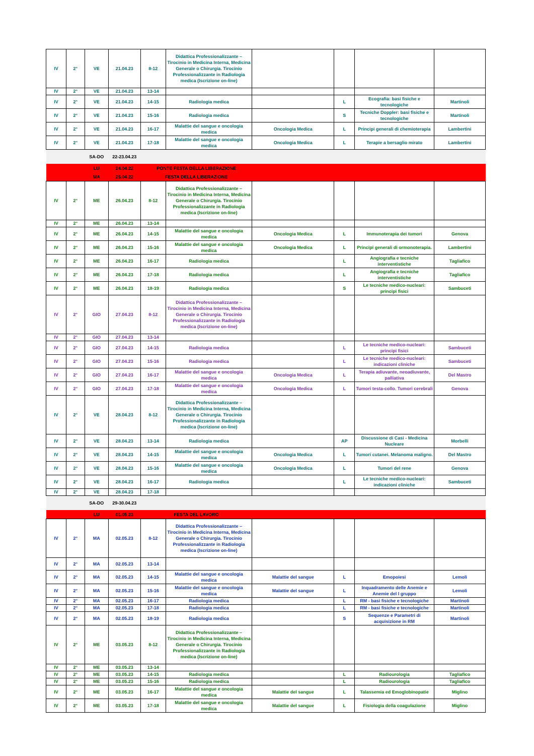| IV | 2° | VE | 21.04.23 | 8-12 | Didattica Professionalizzante – Tirocinio in Medicina Interna, Medicina Generale o Chirurgia. Tirocinio Professionalizzante in Radiologia medica (Iscrizione on-line) | | | | |
| IV | 2° | VE | 21.04.23 | 13-14 | | | | | |
| IV | 2° | VE | 21.04.23 | 14-15 | Radiologia medica | | L | Ecografia: basi fisiche e tecnologiche | Martinoli |
| IV | 2° | VE | 21.04.23 | 15-16 | Radiologia medica | | S | Tecniche Doppler: basi fisiche e tecnologiche | Martinoli |
| IV | 2° | VE | 21.04.23 | 16-17 | Malattie del sangue e oncologia medica | Oncologia Medica | L | Principi generali di chemioterapia | Lambertini |
| IV | 2° | VE | 21.04.23 | 17-18 | Malattie del sangue e oncologia medica | Oncologia Medica | L | Terapie a bersaglio mirato | Lambertini |
| | | SA-DO | 22-23.04.23 | | | | | | |
| | | LU | 24.04.22 | PONTE FESTA DELLA LIBERAZIONE | | | | | |
| | | MA | 25.04.22 | FESTA DELLA LIBERAZIONE | | | | | |
| IV | 2° | ME | 26.04.23 | 8-12 | Didattica Professionalizzante – Tirocinio in Medicina Interna, Medicina Generale o Chirurgia. Tirocinio Professionalizzante in Radiologia medica (Iscrizione on-line) | | | | |
| IV | 2° | ME | 26.04.23 | 13-14 | | | | | |
| IV | 2° | ME | 26.04.23 | 14-15 | Malattie del sangue e oncologia medica | Oncologia Medica | L | Immunoterapia dei tumori | Genova |
| IV | 2° | ME | 26.04.23 | 15-16 | Malattie del sangue e oncologia medica | Oncologia Medica | L | Principi generali di ormonoterapia. | Lambertini |
| IV | 2° | ME | 26.04.23 | 16-17 | Radiologia medica | | L | Angiografia e tecniche interventistiche | Tagliafico |
| IV | 2° | ME | 26.04.23 | 17-18 | Radiologia medica | | L | Angiografia e tecniche interventistiche | Tagliafico |
| IV | 2° | ME | 26.04.23 | 18-19 | Radiologia medica | | S | Le tecniche medico-nucleari: principi fisici | Sambuceti |
| IV | 2° | GIO | 27.04.23 | 8-12 | Didattica Professionalizzante – Tirocinio in Medicina Interna, Medicina Generale o Chirurgia. Tirocinio Professionalizzante in Radiologia medica (Iscrizione on-line) | | | | |
| IV | 2° | GIO | 27.04.23 | 13-14 | | | | | |
| IV | 2° | GIO | 27.04.23 | 14-15 | Radiologia medica | | L | Le tecniche medico-nucleari: principi fisici | Sambuceti |
| IV | 2° | GIO | 27.04.23 | 15-16 | Radiologia medica | | L | Le tecniche medico-nucleari: indicazioni cliniche | Sambuceti |
| IV | 2° | GIO | 27.04.23 | 16-17 | Malattie del sangue e oncologia medica | Oncologia Medica | L | Terapia adiuvante, neoadiuvante, palliativa | Del Mastro |
| IV | 2° | GIO | 27.04.23 | 17-18 | Malattie del sangue e oncologia medica | Oncologia Medica | L | Tumori testa-collo. Tumori cerebrali | Genova |
| IV | 2° | VE | 28.04.23 | 8-12 | Didattica Professionalizzante – Tirocinio in Medicina Interna, Medicina Generale o Chirurgia. Tirocinio Professionalizzante in Radiologia medica (Iscrizione on-line) | | | | |
| IV | 2° | VE | 28.04.23 | 13-14 | Radiologia medica | | AP | Discussione di Casi - Medicina Nucleare | Morbelli |
| IV | 2° | VE | 28.04.23 | 14-15 | Malattie del sangue e oncologia medica | Oncologia Medica | L | Tumori cutanei. Melanoma maligno. | Del Mastro |
| IV | 2° | VE | 28.04.23 | 15-16 | Malattie del sangue e oncologia medica | Oncologia Medica | L | Tumori del rene | Genova |
| IV | 2° | VE | 28.04.23 | 16-17 | Radiologia medica | | L | Le tecniche medico-nucleari: indicazioni cliniche | Sambuceti |
| IV | 2° | VE | 28.04.23 | 17-18 | | | | | |
| | | SA-DO | 29-30.04.23 | | | | | | |
| | | LU | 01.05.23 | FESTA DEL LAVORO | | | | | |
| IV | 2° | MA | 02.05.23 | 8-12 | Didattica Professionalizzante – Tirocinio in Medicina Interna, Medicina Generale o Chirurgia. Tirocinio Professionalizzante in Radiologia medica (Iscrizione on-line) | | | | |
| IV | 2° | MA | 02.05.23 | 13-14 | | | | | |
| IV | 2° | MA | 02.05.23 | 14-15 | Malattie del sangue e oncologia medica | Malattie del sangue | L | Emopoiesi | Lemoli |
| IV | 2° | MA | 02.05.23 | 15-16 | Malattie del sangue e oncologia medica | Malattie del sangue | L | Inquadramento delle Anemie e Anemie del I gruppo | Lemoli |
| IV | 2° | MA | 02.05.23 | 16-17 | Radiologia medica | | L | RM - basi fisiche e tecnologiche | Martinoli |
| IV | 2° | MA | 02.05.23 | 17-18 | Radiologia medica | | L | RM - basi fisiche e tecnologiche | Martinoli |
| IV | 2° | MA | 02.05.23 | 18-19 | Radiologia medica | | S | Sequenze e Parametri di acquisizione in RM | Martinoli |
| IV | 2° | ME | 03.05.23 | 8-12 | Didattica Professionalizzante – Tirocinio in Medicina Interna, Medicina Generale o Chirurgia. Tirocinio Professionalizzante in Radiologia medica (Iscrizione on-line) | | | | |
| IV | 2° | ME | 03.05.23 | 13-14 | | | | | |
| IV | 2° | ME | 03.05.23 | 14-15 | Radiologia medica | | L | Radiourologia | Tagliafico |
| IV | 2° | ME | 03.05.23 | 15-16 | Radiologia medica | | L | Radiourologia | Tagliafico |
| IV | 2° | ME | 03.05.23 | 16-17 | Malattie del sangue e oncologia medica | Malattie del sangue | L | Talassemia ed Emoglobinopatie | Miglino |
| IV | 2° | ME | 03.05.23 | 17-18 | Malattie del sangue e oncologia medica | Malattie del sangue | L | Fisiologia della coagulazione | Miglino |